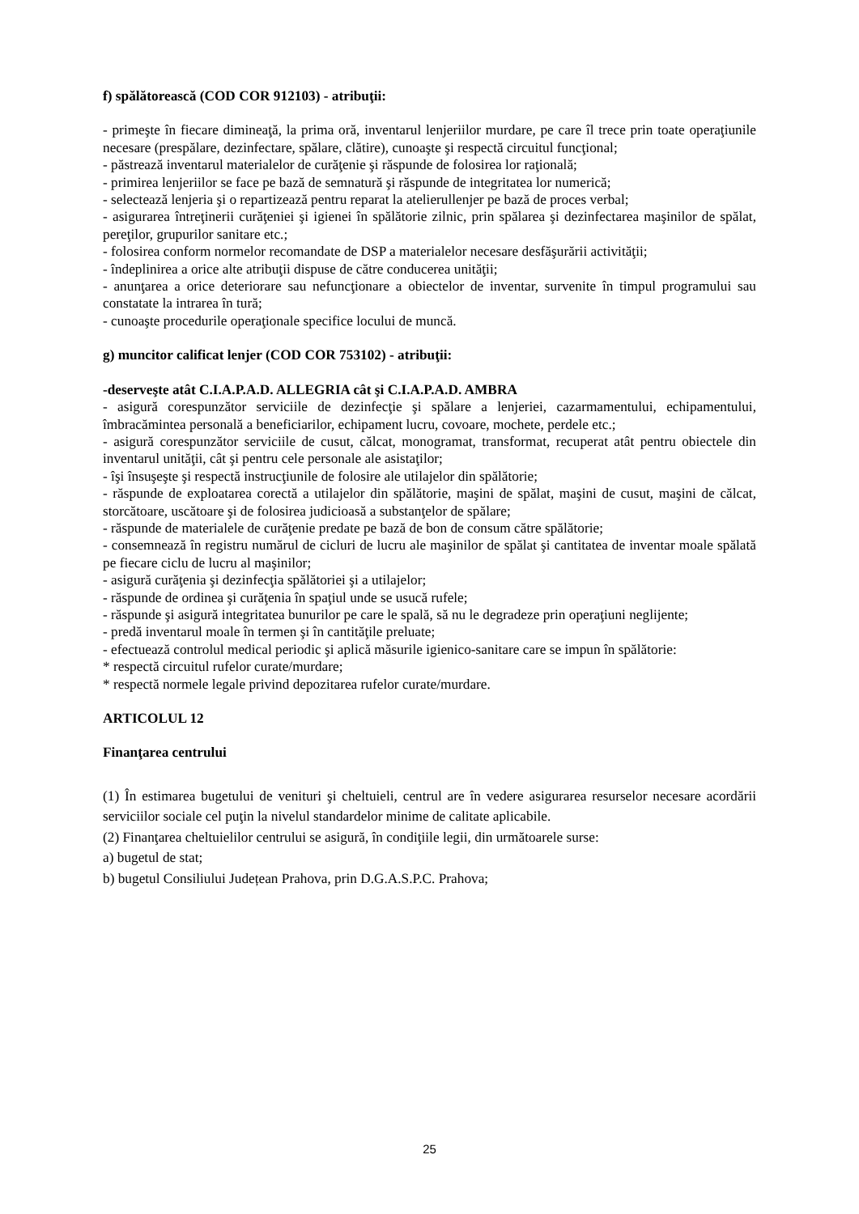f) spălătorească (COD COR 912103) - atribuţii:
- primeşte în fiecare dimineaţă, la prima oră, inventarul lenjeriilor murdare, pe care îl trece prin toate operaţiunile necesare (prespălare, dezinfectare, spălare, clătire), cunoaşte şi respectă circuitul funcţional;
- păstrează inventarul materialelor de curăţenie şi răspunde de folosirea lor raţională;
- primirea lenjeriilor se face pe bază de semnatură şi răspunde de integritatea lor numerică;
- selectează lenjeria şi o repartizează pentru reparat la atelierullenjer pe bază de proces verbal;
- asigurarea întreţinerii curăţeniei şi igienei în spălătorie zilnic, prin spălarea şi dezinfectarea maşinilor de spălat, pereţilor, grupurilor sanitare etc.;
- folosirea conform normelor recomandate de DSP a materialelor necesare desfăşurării activităţii;
- îndeplinirea a orice alte atribuţii dispuse de către conducerea unităţii;
- anunţarea a orice deteriorare sau nefuncţionare a obiectelor de inventar, survenite în timpul programului sau constatate la intrarea în tură;
- cunoaşte procedurile operaţionale specifice locului de muncă.
g) muncitor calificat lenjer (COD COR 753102) - atribuţii:
-deserveşte atât C.I.A.P.A.D. ALLEGRIA cât şi C.I.A.P.A.D. AMBRA
- asigură corespunzător serviciile de dezinfecţie şi spălare a lenjeriei, cazarmamentului, echipamentului, îmbracămintea personală a beneficiarilor, echipament lucru, covoare, mochete, perdele etc.;
- asigură corespunzător serviciile de cusut, călcat, monogramat, transformat, recuperat atât pentru obiectele din inventarul unităţii, cât şi pentru cele personale ale asistaţilor;
- îşi însuşeşte şi respectă instrucţiunile de folosire ale utilajelor din spălătorie;
- răspunde de exploatarea corectă a utilajelor din spălătorie, maşini de spălat, maşini de cusut, maşini de călcat, storcătoare, uscătoare şi de folosirea judicioasă a substanţelor de spălare;
- răspunde de materialele de curăţenie predate pe bază de bon de consum către spălătorie;
- consemnează în registru numărul de cicluri de lucru ale maşinilor de spălat şi cantitatea de inventar moale spălată pe fiecare ciclu de lucru al maşinilor;
- asigură curăţenia şi dezinfecţia spălătoriei şi a utilajelor;
- răspunde de ordinea şi curăţenia în spaţiul unde se usucă rufele;
- răspunde şi asigură integritatea bunurilor pe care le spală, să nu le degradeze prin operaţiuni neglijente;
- predă inventarul moale în termen şi în cantităţile preluate;
- efectuează controlul medical periodic şi aplică măsurile igienico-sanitare care se impun în spălătorie:
* respectă circuitul rufelor curate/murdare;
* respectă normele legale privind depozitarea rufelor curate/murdare.
ARTICOLUL 12
Finanţarea centrului
(1) În estimarea bugetului de venituri şi cheltuieli, centrul are în vedere asigurarea resurselor necesare acordării serviciilor sociale cel puţin la nivelul standardelor minime de calitate aplicabile.
(2) Finanţarea cheltuielilor centrului se asigură, în condiţiile legii, din următoarele surse:
a) bugetul de stat;
b) bugetul Consiliului Județean Prahova, prin D.G.A.S.P.C. Prahova;
25